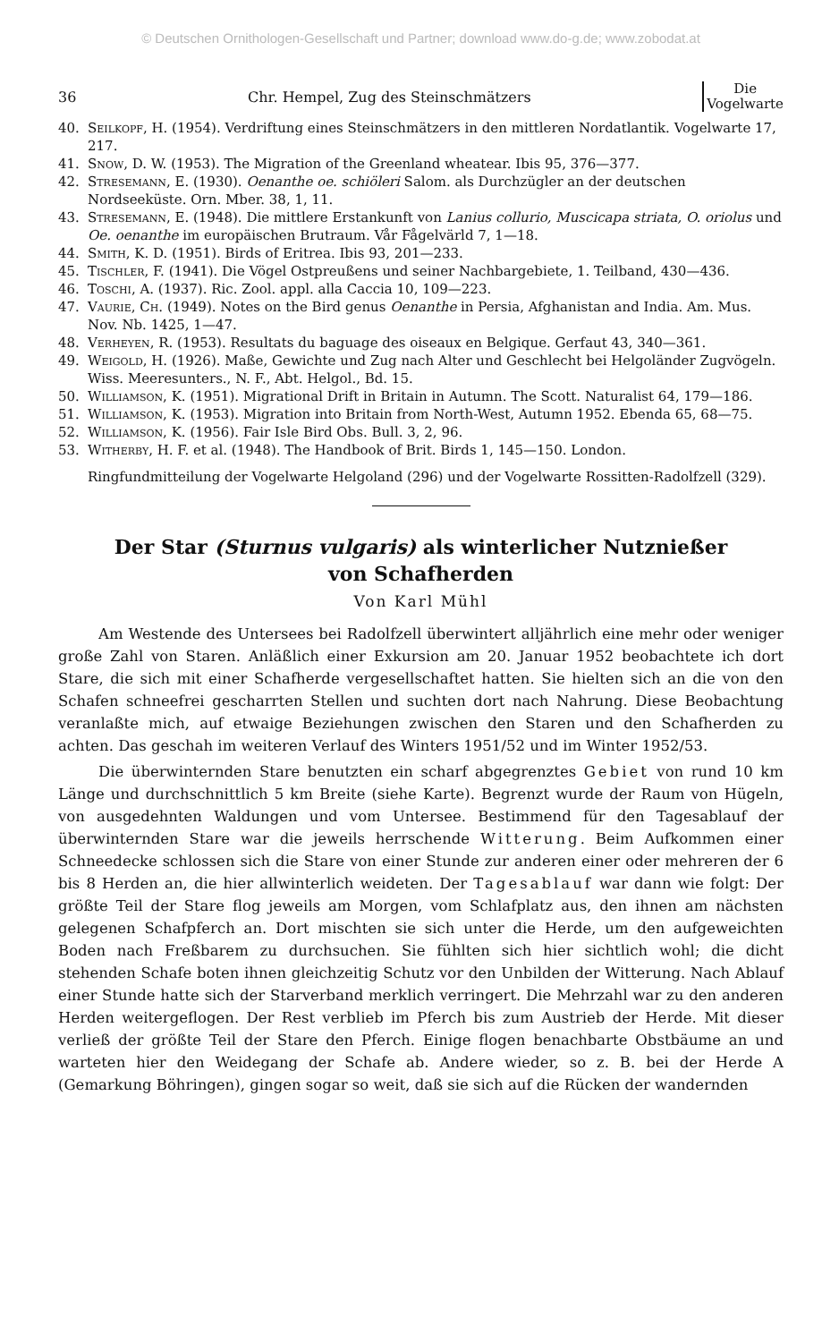© Deutschen Ornithologen-Gesellschaft und Partner; download www.do-g.de; www.zobodat.at
36 Chr. Hempel, Zug des Steinschmätzers Die
Vogelwarte
40. Seilkopf, H. (1954). Verdriftung eines Steinschmätzers in den mittleren Nordatlantik. Vogelwarte 17, 217.
41. Snow, D. W. (1953). The Migration of the Greenland wheatear. Ibis 95, 376—377.
42. Stresemann, E. (1930). Oenanthe oe. schiöleri Salom. als Durchzügler an der deutschen Nordseeküste. Orn. Mber. 38, 1, 11.
43. Stresemann, E. (1948). Die mittlere Erstankunft von Lanius collurio, Muscicapa striata, O. oriolus und Oe. oenanthe im europäischen Brutraum. Vår Fågelvärld 7, 1—18.
44. Smith, K. D. (1951). Birds of Eritrea. Ibis 93, 201—233.
45. Tischler, F. (1941). Die Vögel Ostpreußens und seiner Nachbargebiete, 1. Teilband, 430—436.
46. Toschi, A. (1937). Ric. Zool. appl. alla Caccia 10, 109—223.
47. Vaurie, Ch. (1949). Notes on the Bird genus Oenanthe in Persia, Afghanistan and India. Am. Mus. Nov. Nb. 1425, 1—47.
48. Verheyen, R. (1953). Resultats du baguage des oiseaux en Belgique. Gerfaut 43, 340—361.
49. Weigold, H. (1926). Maße, Gewichte und Zug nach Alter und Geschlecht bei Helgoländer Zugvögeln. Wiss. Meeresunters., N. F., Abt. Helgol., Bd. 15.
50. Williamson, K. (1951). Migrational Drift in Britain in Autumn. The Scott. Naturalist 64, 179—186.
51. Williamson, K. (1953). Migration into Britain from North-West, Autumn 1952. Ebenda 65, 68—75.
52. Williamson, K. (1956). Fair Isle Bird Obs. Bull. 3, 2, 96.
53. Witherby, H. F. et al. (1948). The Handbook of Brit. Birds 1, 145—150. London.
Ringfundmitteilung der Vogelwarte Helgoland (296) und der Vogelwarte Rossitten-Radolfzell (329).
Der Star (Sturnus vulgaris) als winterlicher Nutznießer
von Schafherden
Von Karl Mühl
Am Westende des Untersees bei Radolfzell überwintert alljährlich eine mehr oder weniger große Zahl von Staren. Anläßlich einer Exkursion am 20. Januar 1952 beobachtete ich dort Stare, die sich mit einer Schafherde vergesellschaftet hatten. Sie hielten sich an die von den Schafen schneefrei gescharrten Stellen und suchten dort nach Nahrung. Diese Beobachtung veranlaßte mich, auf etwaige Beziehungen zwischen den Staren und den Schafherden zu achten. Das geschah im weiteren Verlauf des Winters 1951/52 und im Winter 1952/53.
Die überwinternden Stare benutzten ein scharf abgegrenztes Gebiet von rund 10 km Länge und durchschnittlich 5 km Breite (siehe Karte). Begrenzt wurde der Raum von Hügeln, von ausgedehnten Waldungen und vom Untersee. Bestimmend für den Tagesablauf der überwinternden Stare war die jeweils herrschende Witterung. Beim Aufkommen einer Schneedecke schlossen sich die Stare von einer Stunde zur anderen einer oder mehreren der 6 bis 8 Herden an, die hier allwinterlich weideten. Der Tagesablauf war dann wie folgt: Der größte Teil der Stare flog jeweils am Morgen, vom Schlafplatz aus, den ihnen am nächsten gelegenen Schafpferch an. Dort mischten sie sich unter die Herde, um den aufgeweichten Boden nach Freßbarem zu durchsuchen. Sie fühlten sich hier sichtlich wohl; die dicht stehenden Schafe boten ihnen gleichzeitig Schutz vor den Unbilden der Witterung. Nach Ablauf einer Stunde hatte sich der Starverband merklich verringert. Die Mehrzahl war zu den anderen Herden weitergeflogen. Der Rest verblieb im Pferch bis zum Austrieb der Herde. Mit dieser verließ der größte Teil der Stare den Pferch. Einige flogen benachbarte Obstbäume an und warteten hier den Weidegang der Schafe ab. Andere wieder, so z. B. bei der Herde A (Gemarkung Böhringen), gingen sogar so weit, daß sie sich auf die Rücken der wandernden